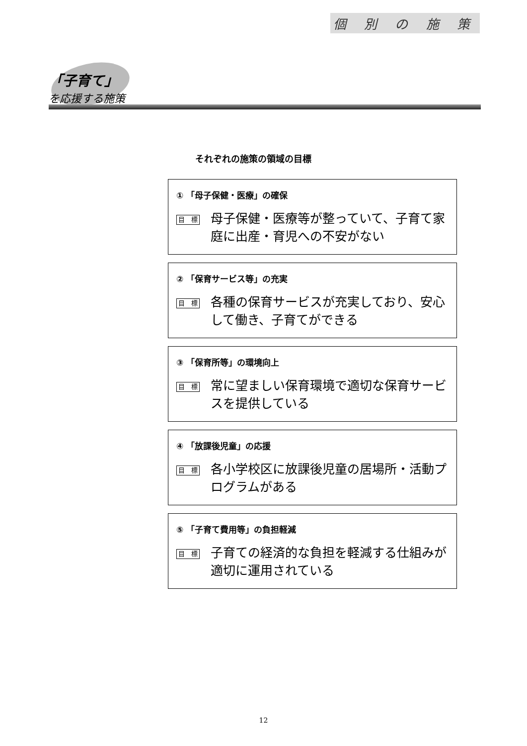個 別 の 施 策
「子育て」
を応援する施策
それぞれの施策の領域の目標
① 「母子保健・医療」の確保
目　標
母子保健・医療等が整っていて、子育て家庭に出産・育児への不安がない
② 「保育サービス等」の充実
目　標
各種の保育サービスが充実しており、安心して働き、子育てができる
③ 「保育所等」の環境向上
目　標
常に望ましい保育環境で適切な保育サービスを提供している
④ 「放課後児童」の応援
目　標
各小学校区に放課後児童の居場所・活動プログラムがある
⑤ 「子育て費用等」の負担軽減
目　標
子育ての経済的な負担を軽減する仕組みが適切に運用されている
12